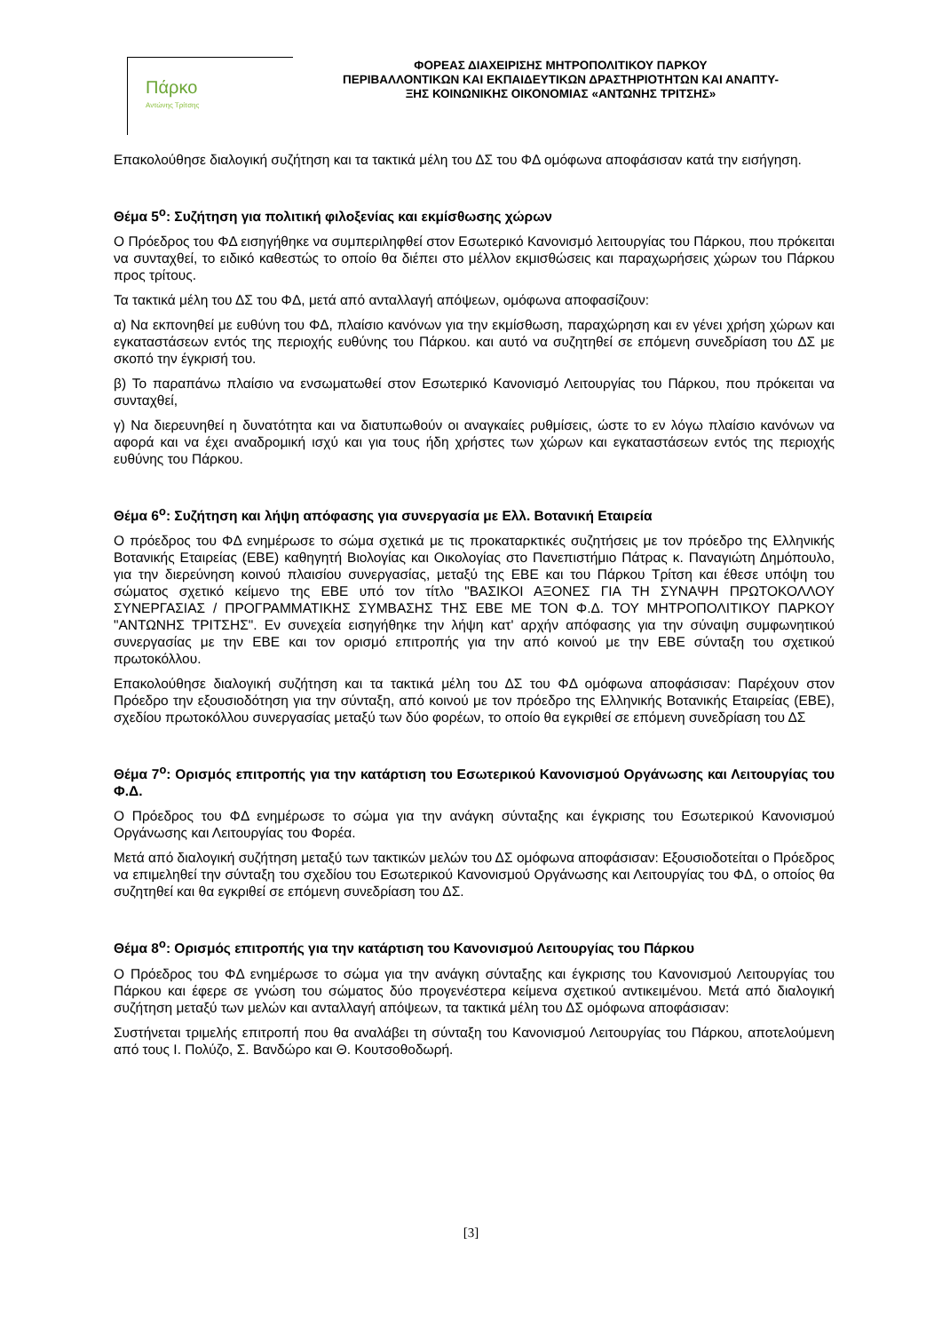Πάρκο
Αντώνης Τρίτσης
ΦΟΡΕΑΣ ΔΙΑΧΕΙΡΙΣΗΣ ΜΗΤΡΟΠΟΛΙΤΙΚΟΥ ΠΑΡΚΟΥ
ΠΕΡΙΒΑΛΛΟΝΤΙΚΩΝ ΚΑΙ ΕΚΠΑΙΔΕΥΤΙΚΩΝ ΔΡΑΣΤΗΡΙΟΤΗΤΩΝ ΚΑΙ ΑΝΑΠΤΥ-
ΞΗΣ ΚΟΙΝΩΝΙΚΗΣ ΟΙΚΟΝΟΜΙΑΣ «ΑΝΤΩΝΗΣ ΤΡΙΤΣΗΣ»
Επακολούθησε διαλογική συζήτηση και τα τακτικά μέλη του ΔΣ του ΦΔ ομόφωνα αποφάσισαν κατά την εισήγηση.
Θέμα 5<sup>ο</sup>: Συζήτηση για πολιτική φιλοξενίας και εκμίσθωσης χώρων
Ο Πρόεδρος του ΦΔ εισηγήθηκε να συμπεριληφθεί στον Εσωτερικό Κανονισμό λειτουργίας του Πάρκου, που πρόκειται να συνταχθεί, το ειδικό καθεστώς το οποίο θα διέπει στο μέλλον εκμισθώσεις και παραχωρήσεις χώρων του Πάρκου προς τρίτους.
Τα τακτικά μέλη του ΔΣ του ΦΔ, μετά από ανταλλαγή απόψεων, ομόφωνα αποφασίζουν:
α) Να εκπονηθεί με ευθύνη του ΦΔ, πλαίσιο κανόνων για την εκμίσθωση, παραχώρηση και εν γένει χρήση χώρων και εγκαταστάσεων εντός της περιοχής ευθύνης του Πάρκου. και αυτό να συζητηθεί σε επόμενη συνεδρίαση του ΔΣ με σκοπό την έγκρισή του.
β) Το παραπάνω πλαίσιο να ενσωματωθεί στον Εσωτερικό Κανονισμό Λειτουργίας του Πάρκου, που πρόκειται να συνταχθεί,
γ) Να διερευνηθεί η δυνατότητα και να διατυπωθούν οι αναγκαίες ρυθμίσεις, ώστε το εν λόγω πλαίσιο κανόνων να αφορά και να έχει αναδρομική ισχύ και για τους ήδη χρήστες των χώρων και εγκαταστάσεων εντός της περιοχής ευθύνης του Πάρκου.
Θέμα 6<sup>ο</sup>: Συζήτηση και λήψη απόφασης για συνεργασία με Ελλ. Βοτανική Εταιρεία
Ο πρόεδρος του ΦΔ ενημέρωσε το σώμα σχετικά με τις προκαταρκτικές συζητήσεις με τον πρόεδρο της Ελληνικής Βοτανικής Εταιρείας (ΕΒΕ) καθηγητή Βιολογίας και Οικολογίας στο Πανεπιστήμιο Πάτρας κ. Παναγιώτη Δημόπουλο, για την διερεύνηση κοινού πλαισίου συνεργασίας, μεταξύ της ΕΒΕ και του Πάρκου Τρίτση και έθεσε υπόψη του σώματος σχετικό κείμενο της ΕΒΕ υπό τον τίτλο "ΒΑΣΙΚΟΙ ΑΞΟΝΕΣ ΓΙΑ ΤΗ ΣΥΝΑΨΗ ΠΡΩΤΟΚΟΛΛΟΥ ΣΥΝΕΡΓΑΣΙΑΣ / ΠΡΟΓΡΑΜΜΑΤΙΚΗΣ ΣΥΜΒΑΣΗΣ ΤΗΣ ΕΒΕ ΜΕ ΤΟΝ Φ.Δ. ΤΟΥ ΜΗΤΡΟΠΟΛΙΤΙΚΟΥ ΠΑΡΚΟΥ "ΑΝΤΩΝΗΣ ΤΡΙΤΣΗΣ". Εν συνεχεία εισηγήθηκε την λήψη κατ' αρχήν απόφασης για την σύναψη συμφωνητικού συνεργασίας με την ΕΒΕ και τον ορισμό επιτροπής για την από κοινού με την ΕΒΕ σύνταξη του σχετικού πρωτοκόλλου.
Επακολούθησε διαλογική συζήτηση και τα τακτικά μέλη του ΔΣ του ΦΔ ομόφωνα αποφάσισαν: Παρέχουν στον Πρόεδρο την εξουσιοδότηση για την σύνταξη, από κοινού με τον πρόεδρο της Ελληνικής Βοτανικής Εταιρείας (ΕΒΕ), σχεδίου πρωτοκόλλου συνεργασίας μεταξύ των δύο φορέων, το οποίο θα εγκριθεί σε επόμενη συνεδρίαση του ΔΣ
Θέμα 7<sup>ο</sup>: Ορισμός επιτροπής για την κατάρτιση του Εσωτερικού Κανονισμού Οργάνωσης και Λειτουργίας του Φ.Δ.
Ο Πρόεδρος του ΦΔ ενημέρωσε το σώμα για την ανάγκη σύνταξης και έγκρισης του Εσωτερικού Κανονισμού Οργάνωσης και Λειτουργίας του Φορέα.
Μετά από διαλογική συζήτηση μεταξύ των τακτικών μελών του ΔΣ ομόφωνα αποφάσισαν: Εξουσιοδοτείται ο Πρόεδρος να επιμεληθεί την σύνταξη του σχεδίου του Εσωτερικού Κανονισμού Οργάνωσης και Λειτουργίας του ΦΔ, ο οποίος θα συζητηθεί και θα εγκριθεί σε επόμενη συνεδρίαση του ΔΣ.
Θέμα 8<sup>ο</sup>: Ορισμός επιτροπής για την κατάρτιση του Κανονισμού Λειτουργίας του Πάρκου
Ο Πρόεδρος του ΦΔ ενημέρωσε το σώμα για την ανάγκη σύνταξης και έγκρισης του Κανονισμού Λειτουργίας του Πάρκου και έφερε σε γνώση του σώματος δύο προγενέστερα κείμενα σχετικού αντικειμένου. Μετά από διαλογική συζήτηση μεταξύ των μελών και ανταλλαγή απόψεων, τα τακτικά μέλη του ΔΣ ομόφωνα αποφάσισαν:
Συστήνεται τριμελής επιτροπή που θα αναλάβει τη σύνταξη του Κανονισμού Λειτουργίας του Πάρκου, αποτελούμενη από τους Ι. Πολύζο, Σ. Βανδώρο και Θ. Κουτσοθοδωρή.
[3]